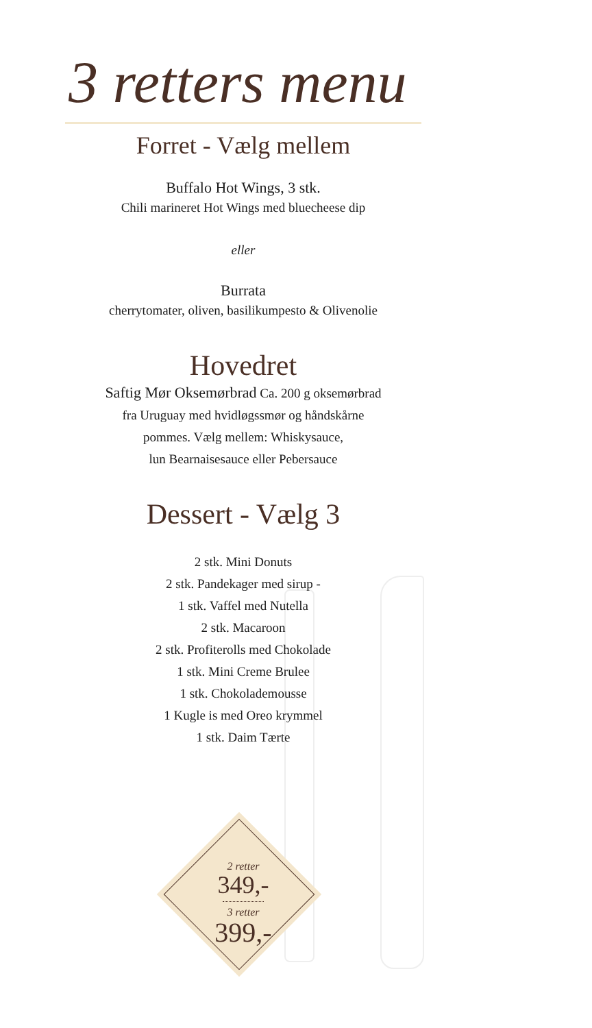3 retters menu
Forret - Vælg mellem
Buffalo Hot Wings, 3 stk.
Chili marineret Hot Wings med bluecheese dip
eller
Burrata
cherrytomater, oliven, basilikumpesto & Olivenolie
Hovedret
Saftig Mør Oksemørbrad Ca. 200 g oksemørbrad
fra Uruguay med hvidløgssmør og håndskårne
pommes. Vælg mellem: Whiskysauce,
lun Bearnaisesauce eller Pebersauce
Dessert - Vælg 3
2 stk. Mini Donuts
2 stk. Pandekager med sirup -
1 stk. Vaffel med Nutella
2 stk. Macaroon
2 stk. Profiterolls med Chokolade
1 stk. Mini Creme Brulee
1 stk. Chokolademousse
1 Kugle is med Oreo krymmel
1 stk. Daim Tærte
2 retter
349,-
3 retter
399,-